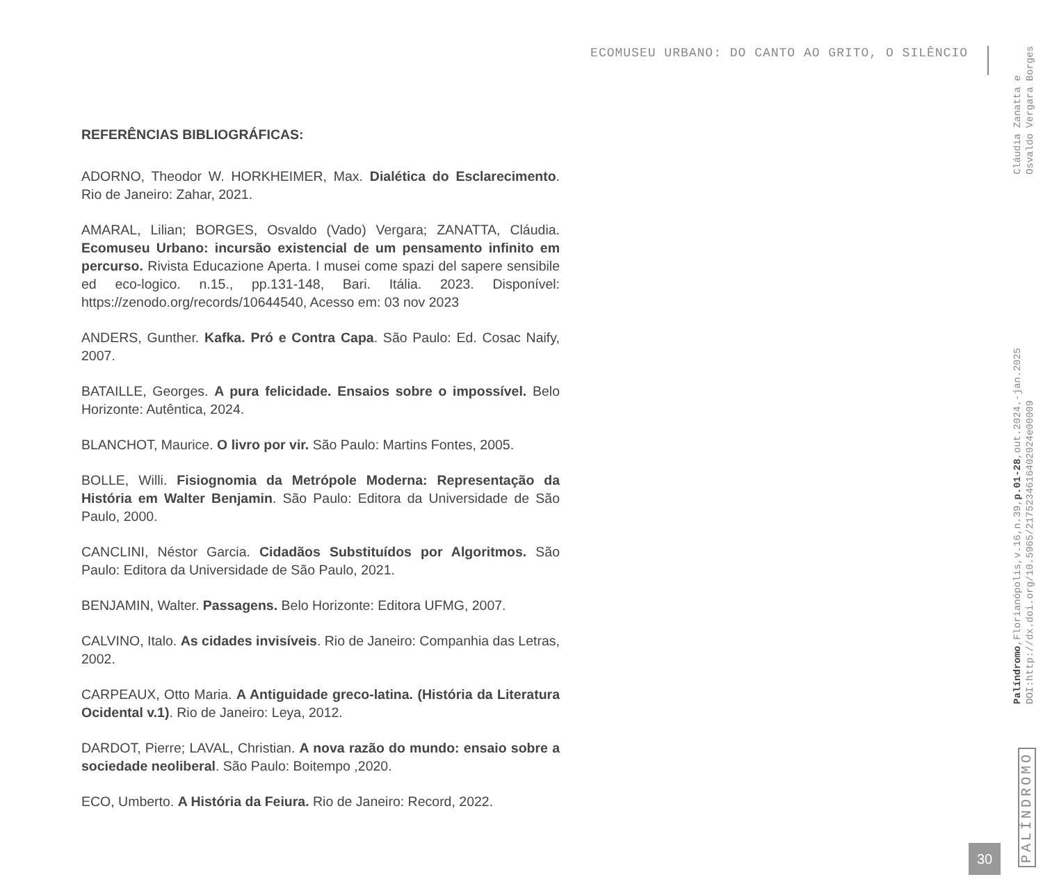ECOMUSEU URBANO: DO CANTO AO GRITO, O SILÊNCIO
Cláudia Zanatta e
Osvaldo Vergara Borges
REFERÊNCIAS BIBLIOGRÁFICAS:
ADORNO, Theodor W. HORKHEIMER, Max. Dialética do Esclarecimento. Rio de Janeiro: Zahar, 2021.
AMARAL, Lilian; BORGES, Osvaldo (Vado) Vergara; ZANATTA, Cláudia. Ecomuseu Urbano: incursão existencial de um pensamento infinito em percurso. Rivista Educazione Aperta. I musei come spazi del sapere sensibile ed eco-logico. n.15., pp.131-148, Bari. Itália. 2023. Disponível: https://zenodo.org/records/10644540, Acesso em: 03 nov 2023
ANDERS, Gunther. Kafka. Pró e Contra Capa. São Paulo: Ed. Cosac Naify, 2007.
BATAILLE, Georges. A pura felicidade. Ensaios sobre o impossível. Belo Horizonte: Autêntica, 2024.
BLANCHOT, Maurice. O livro por vir. São Paulo: Martins Fontes, 2005.
BOLLE, Willi. Fisiognomia da Metrópole Moderna: Representação da História em Walter Benjamin. São Paulo: Editora da Universidade de São Paulo, 2000.
CANCLINI, Néstor Garcia. Cidadãos Substituídos por Algoritmos. São Paulo: Editora da Universidade de São Paulo, 2021.
BENJAMIN, Walter. Passagens. Belo Horizonte: Editora UFMG, 2007.
CALVINO, Italo. As cidades invisíveis. Rio de Janeiro: Companhia das Letras, 2002.
CARPEAUX, Otto Maria. A Antiguidade greco-latina. (História da Literatura Ocidental v.1). Rio de Janeiro: Leya, 2012.
DARDOT, Pierre; LAVAL, Christian. A nova razão do mundo: ensaio sobre a sociedade neoliberal. São Paulo: Boitempo ,2020.
ECO, Umberto. A História da Feiura. Rio de Janeiro: Record, 2022.
Palíndromo,Florianópolis,v.16,n.39,p.01-28,out.2024.-jan.2025
DOI:http://dx.doi.org/10.5965/2175234616402024e00009
PALÍNDROMO
30